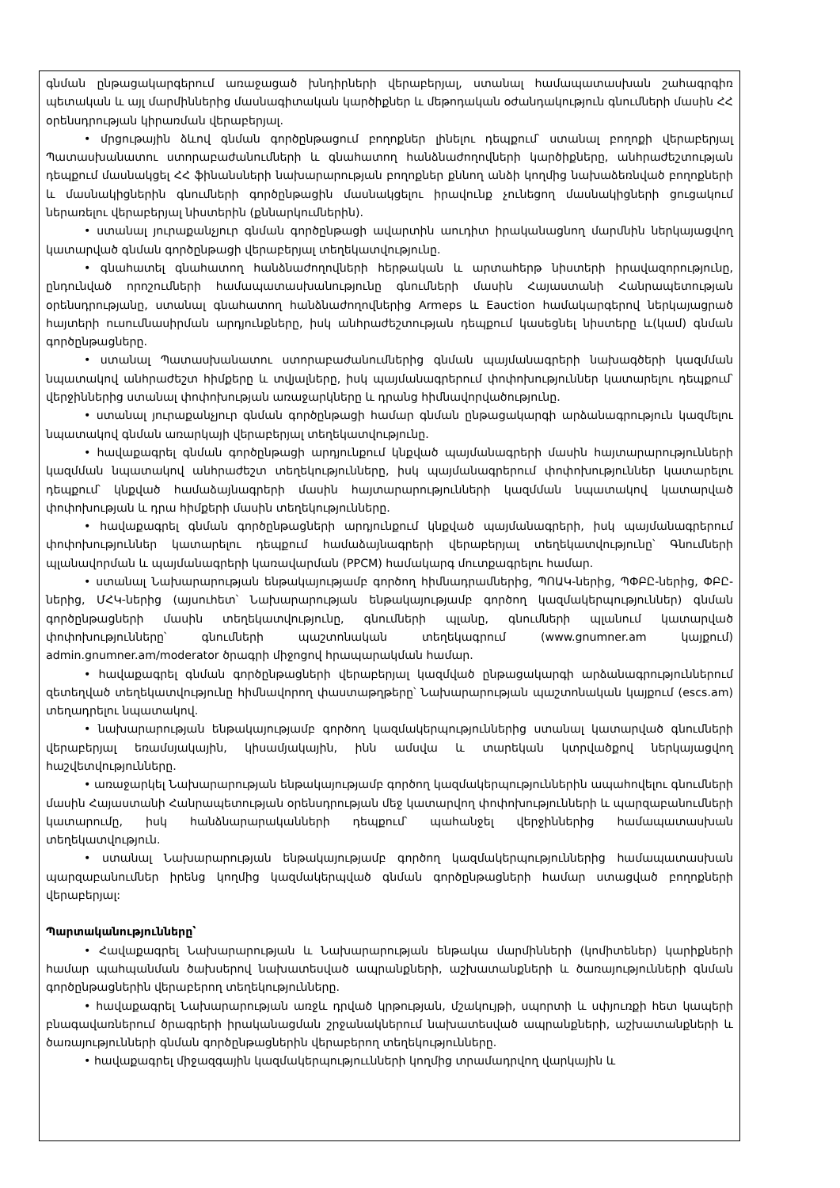գնման ընթացակարգերում առաջացած խնդիրների վերաբերյալ, ստանալ համապատասխան շահագրգիռ պետական և այլ մարմիններից մասնագիտական կարծիքներ և մեթոդական օժանդակություն գնումների մասին ՀՀ օրենսդրության կիրառման վերաբերյալ.
• մրցութային ձևով գնման գործընթացում բողոքներ լինելու դեպքում՝ ստանալ բողոքի վերաբերյալ Պատասխանատու ստորաբաժանումների և գնահատող հանձնաժողովների կարծիքները, անհրաժեշտության դեպքում մասնակցել ՀՀ ֆինանսների նախարարության բողոքներ քննող անձի կողմից նախաձեռնված բողոքների և մասնակիցներին գնումների գործընթացին մասնակցելու իրավունք չունեցող մասնակիցների ցուցակում ներառելու վերաբերյալ նիստերին (քննարկումներին).
• ստանալ յուրաքանչյուր գնման գործընթացի ավարտին աուդիտ իրականացնող մարմնին ներկայացվող կատարված գնման գործընթացի վերաբերյալ տեղեկատվությունը.
• գնահատել գնահատող հանձնաժողովների հերթական և արտահերթ նիստերի իրավազորությունը, ընդունված որոշումների համապատասխանությունը գնումների մասին Հայաստանի Հանրապետության օրենսդրությանը, ստանալ գնահատող հանձնաժողովներից Armeps և Eauction համակարգերով ներկայացրած հայտերի ուսումնասիրման արդյունքները, իսկ անհրաժեշտության դեպքում կասեցնել նիստերը և(կամ) գնման գործընթացները.
• ստանալ Պատասխանատու ստորաբաժանումներից գնման պայմանագրերի նախագծերի կազմման նպատակով անհրաժեշտ հիմքերը և տվյալները, իսկ պայմանագրերում փոփոխություններ կատարելու դեպքում՝ վերջիններից ստանալ փոփոխության առաջարկները և դրանց հիմնավորվածությունը.
• ստանալ յուրաքանչյուր գնման գործընթացի համար գնման ընթացակարգի արձանագրություն կազմելու նպատակով գնման առարկայի վերաբերյալ տեղեկատվությունը.
• հավաքագրել գնման գործընթացի արդյունքում կնքված պայմանագրերի մասին հայտարարությունների կազմման նպատակով անհրաժեշտ տեղեկությունները, իսկ պայմանագրերում փոփոխություններ կատարելու դեպքում՝ կնքված համաձայնագրերի մասին հայտարարությունների կազմման նպատակով կատարված փոփոխության և դրա հիմքերի մասին տեղեկությունները.
• հավաքագրել գնման գործընթացների արդյունքում կնքված պայմանագրերի, իսկ պայմանագրերում փոփոխություններ կատարելու դեպքում համաձայնագրերի վերաբերյալ տեղեկատվությունը՝ Գնումների պլանավորման և պայմանագրերի կառավարման (PPCM) համակարգ մուտքագրելու համար.
• ստանալ Նախարարության ենթակայությամբ գործող հիմնադրամներից, ՊՈԱԿ-ներից, ՊՓԲԸ-ներից, ՓԲԸ-ներից, ՄՀԿ-ներից (այսուհետ՝ Նախարարության ենթակայությամբ գործող կազմակերպություններ) գնման գործընթացների մասին տեղեկատվությունը, գնումների պլանը, գնումների պլանում կատարված փոփոխությունները՝ գնումների պաշտոնական տեղեկագրում (www.gnumner.am կայքում) admin.gnumner.am/moderator ծրագրի միջոցով հրապարակման համար.
• հավաքագրել գնման գործընթացների վերաբերյալ կազմված ընթացակարգի արձանագրություններում զետեղված տեղեկատվությունը հիմնավորող փաստաթղթերը՝ Նախարարության պաշտոնական կայքում (escs.am) տեղադրելու նպատակով.
• նախարարության ենթակայությամբ գործող կազմակերպություններից ստանալ կատարված գնումների վերաբերյալ եռամսյակային, կիսամյակային, ինն ամսվա և տարեկան կտրվածքով ներկայացվող հաշվետվությունները.
• առաջարկել Նախարարության ենթակայությամբ գործող կազմակերպություններին ապահովելու գնումների մասին Հայաստանի Հանրապետության օրենսդրության մեջ կատարվող փոփոխությունների և պարզաբանումների կատարումը, իսկ հանձնարարականների դեպքում՝ պահանջել վերջիններից համապատասխան տեղեկատվություն.
• ստանալ Նախարարության ենթակայությամբ գործող կազմակերպություններից համապատասխան պարզաբանումներ իրենց կողմից կազմակերպված գնման գործընթացների համար ստացված բողոքների վերաբերյալ:
Պարտականությունները՝
• Հավաքագրել Նախարարության և Նախարարության ենթակա մարմինների (կոմիտեներ) կարիքների համար պահպանման ծախսերով նախատեսված ապրանքների, աշխատանքների և ծառայությունների գնման գործընթացներին վերաբերող տեղեկությունները.
• հավաքագրել Նախարարության առջև դրված կրթության, մշակույթի, սպորտի և սփյուռքի հետ կապերի բնագավառներում ծրագրերի իրականացման շրջանակներում նախատեսված ապրանքների, աշխատանքների և ծառայությունների գնման գործընթացներին վերաբերող տեղեկությունները.
• հավաքագրել միջազգային կազմակերպություւնների կողմից տրամադրվող վարկային և